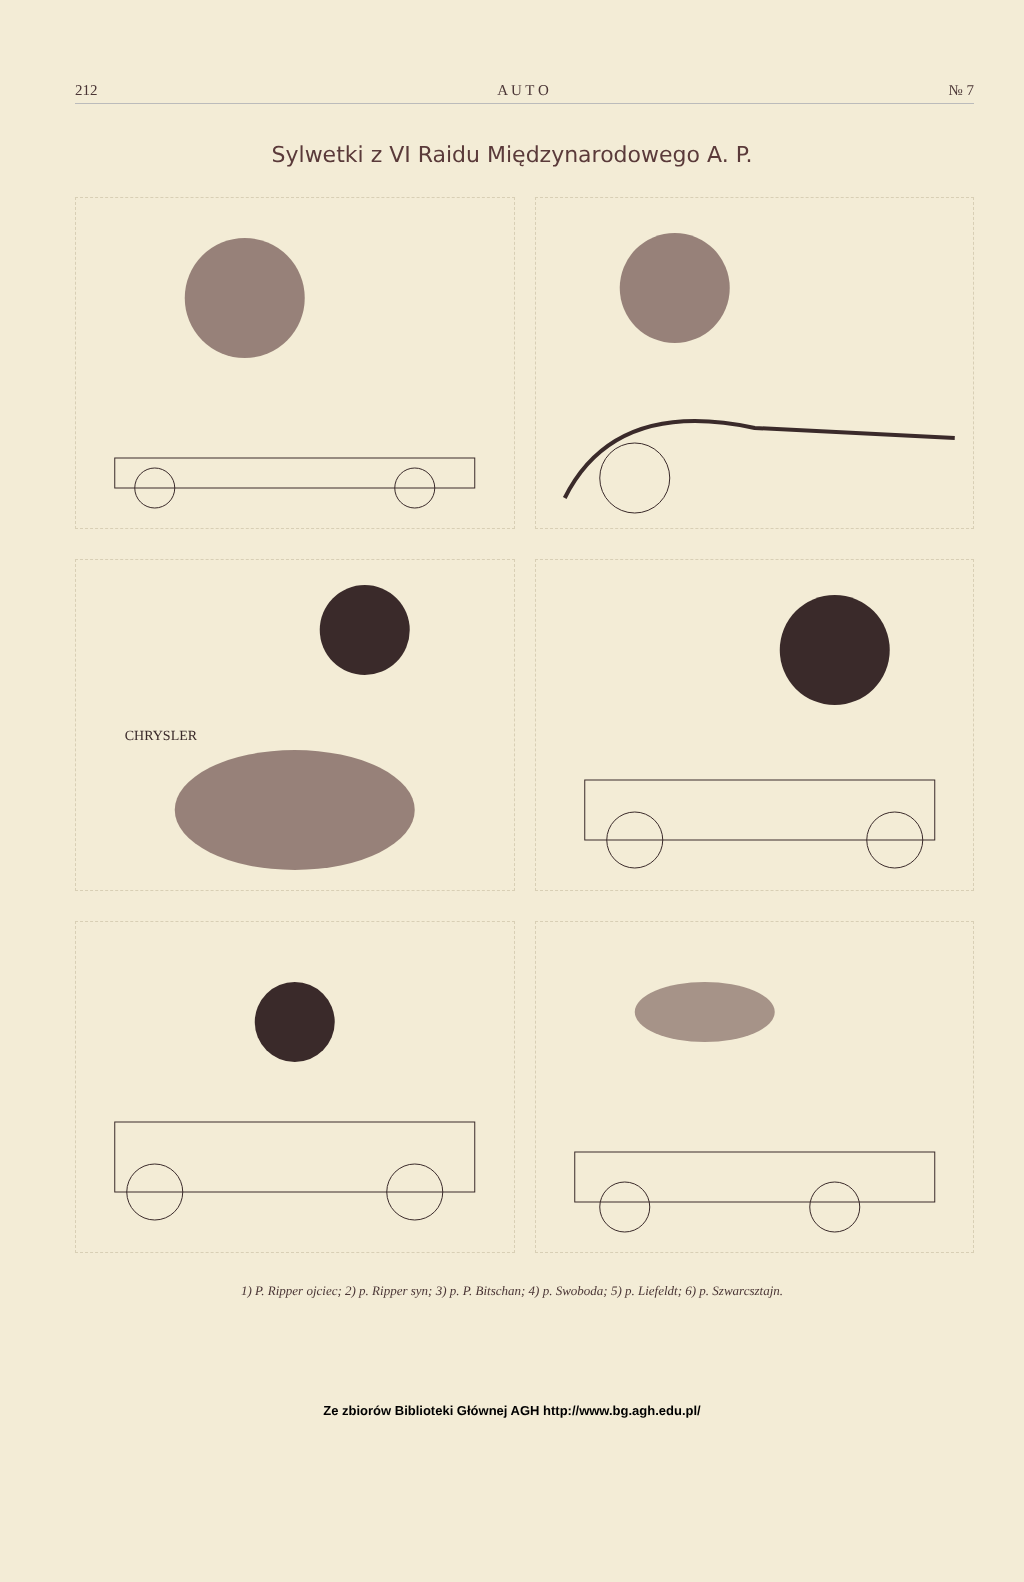212 A U T O № 7
Sylwetki z VI Raidu Międzynarodowego A. P.
CHRYSLER
1) P. Ripper ojciec; 2) p. Ripper syn; 3) p. P. Bitschan; 4) p. Swoboda; 5) p. Liefeldt; 6) p. Szwarcsztajn.
Ze zbiorów Biblioteki Głównej AGH http://www.bg.agh.edu.pl/